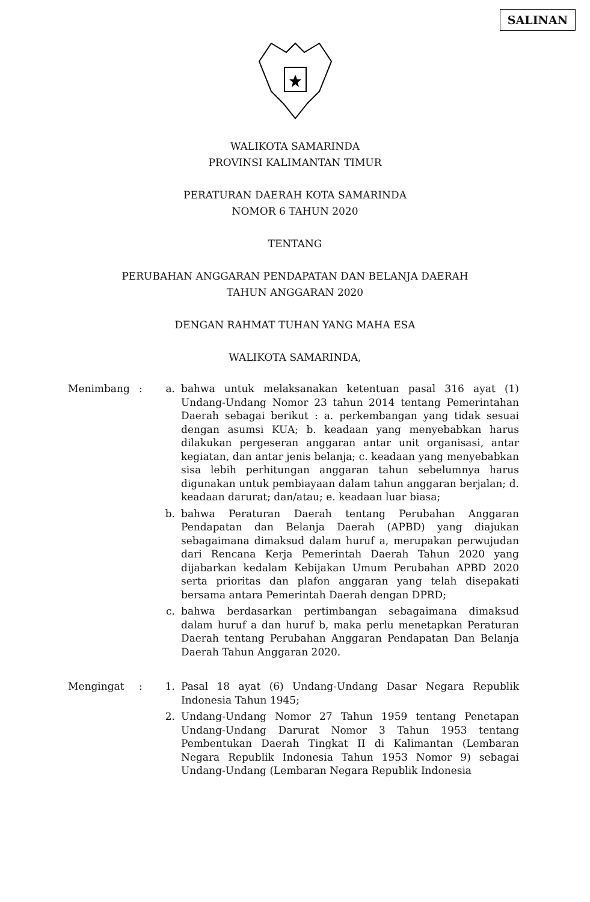SALINAN
WALIKOTA SAMARINDA
PROVINSI KALIMANTAN TIMUR
PERATURAN DAERAH KOTA SAMARINDA
NOMOR 6 TAHUN 2020
TENTANG
PERUBAHAN ANGGARAN PENDAPATAN DAN BELANJA DAERAH
TAHUN ANGGARAN 2020
DENGAN RAHMAT TUHAN YANG MAHA ESA
WALIKOTA SAMARINDA,
| Menimbang | : | a. | bahwa untuk melaksanakan ketentuan pasal 316 ayat (1) Undang-Undang Nomor 23 tahun 2014 tentang Pemerintahan Daerah sebagai berikut : a. perkembangan yang tidak sesuai dengan asumsi KUA; b. keadaan yang menyebabkan harus dilakukan pergeseran anggaran antar unit organisasi, antar kegiatan, dan antar jenis belanja; c. keadaan yang menyebabkan sisa lebih perhitungan anggaran tahun sebelumnya harus digunakan untuk pembiayaan dalam tahun anggaran berjalan; d. keadaan darurat; dan/atau; e. keadaan luar biasa; |
| | | b. | bahwa Peraturan Daerah tentang Perubahan Anggaran Pendapatan dan Belanja Daerah (APBD) yang diajukan sebagaimana dimaksud dalam huruf a, merupakan perwujudan dari Rencana Kerja Pemerintah Daerah Tahun 2020 yang dijabarkan kedalam Kebijakan Umum Perubahan APBD 2020 serta prioritas dan plafon anggaran yang telah disepakati bersama antara Pemerintah Daerah dengan DPRD; |
| | | c. | bahwa berdasarkan pertimbangan sebagaimana dimaksud dalam huruf a dan huruf b, maka perlu menetapkan Peraturan Daerah tentang Perubahan Anggaran Pendapatan Dan Belanja Daerah Tahun Anggaran 2020. |
| Mengingat | : | 1. | Pasal 18 ayat (6) Undang-Undang Dasar Negara Republik Indonesia Tahun 1945; |
| | | 2. | Undang-Undang Nomor 27 Tahun 1959 tentang Penetapan Undang-Undang Darurat Nomor 3 Tahun 1953 tentang Pembentukan Daerah Tingkat II di Kalimantan (Lembaran Negara Republik Indonesia Tahun 1953 Nomor 9) sebagai Undang-Undang (Lembaran Negara Republik Indonesia |